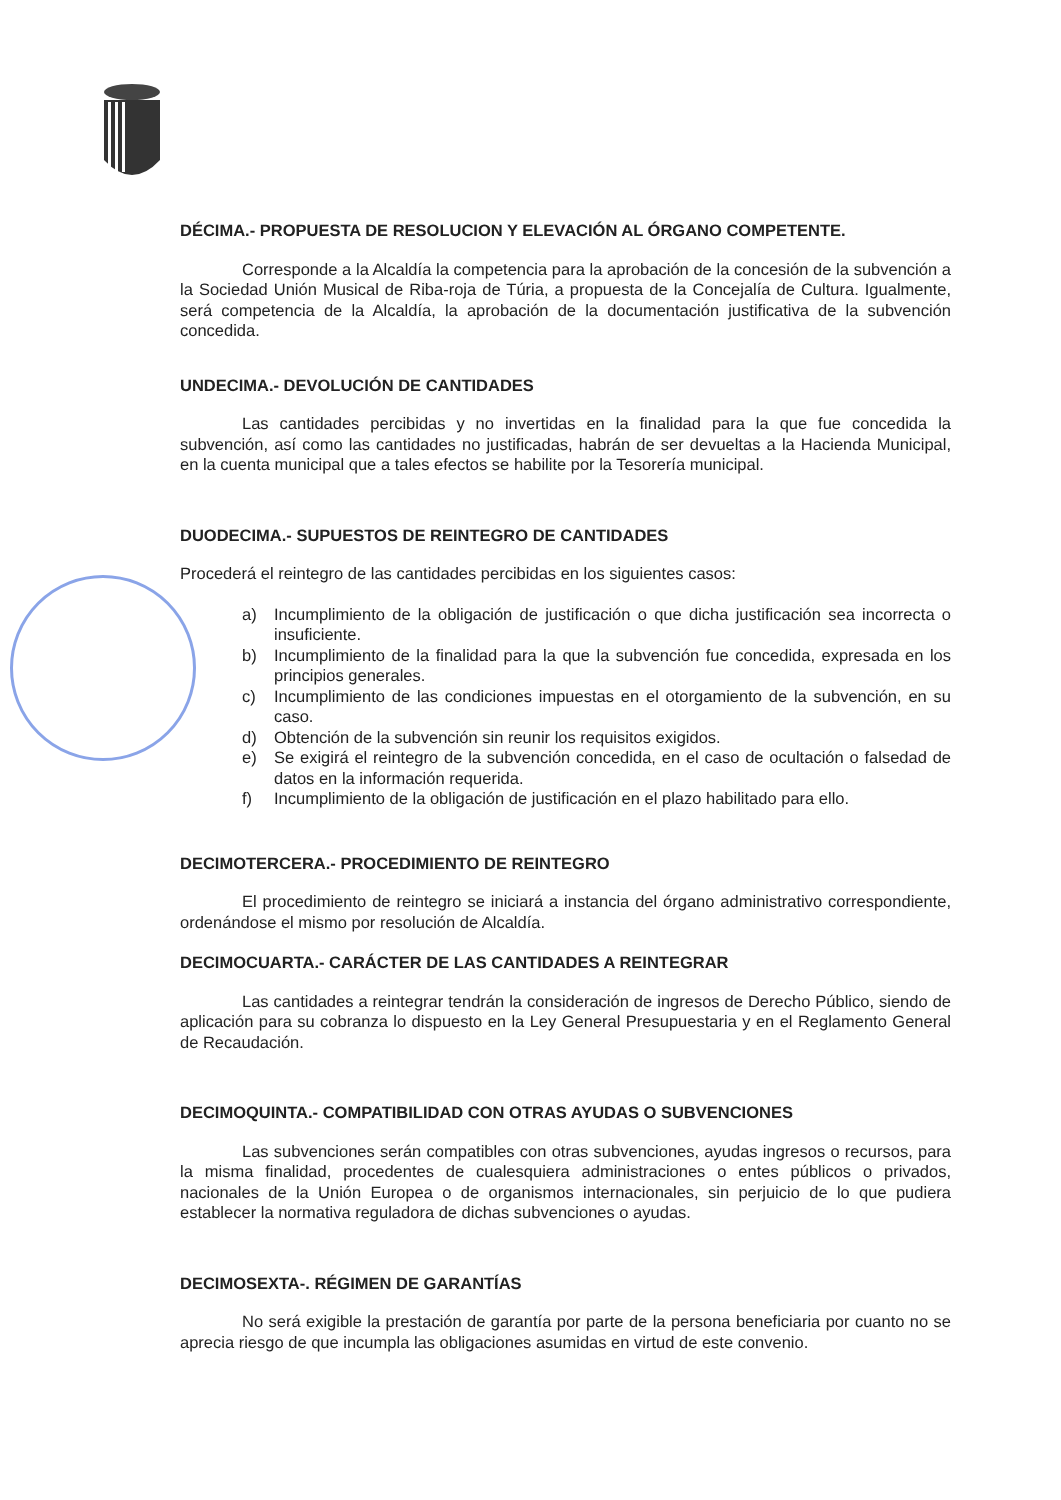DÉCIMA.- PROPUESTA DE RESOLUCION Y ELEVACIÓN AL ÓRGANO COMPETENTE.
Corresponde a la Alcaldía la competencia para la aprobación de la concesión de la subvención a la Sociedad Unión Musical de Riba-roja de Túria, a propuesta de la Concejalía de Cultura. Igualmente, será competencia de la Alcaldía, la aprobación de la documentación justificativa de la subvención concedida.
UNDECIMA.- DEVOLUCIÓN DE CANTIDADES
Las cantidades percibidas y no invertidas en la finalidad para la que fue concedida la subvención, así como las cantidades no justificadas, habrán de ser devueltas a la Hacienda Municipal, en la cuenta municipal que a tales efectos se habilite por la Tesorería municipal.
DUODECIMA.- SUPUESTOS DE REINTEGRO DE CANTIDADES
Procederá el reintegro de las cantidades percibidas en los siguientes casos:
a) Incumplimiento de la obligación de justificación o que dicha justificación sea incorrecta o insuficiente.
b) Incumplimiento de la finalidad para la que la subvención fue concedida, expresada en los principios generales.
c) Incumplimiento de las condiciones impuestas en el otorgamiento de la subvención, en su caso.
d) Obtención de la subvención sin reunir los requisitos exigidos.
e) Se exigirá el reintegro de la subvención concedida, en el caso de ocultación o falsedad de datos en la información requerida.
f) Incumplimiento de la obligación de justificación en el plazo habilitado para ello.
DECIMOTERCERA.- PROCEDIMIENTO DE REINTEGRO
El procedimiento de reintegro se iniciará a instancia del órgano administrativo correspondiente, ordenándose el mismo por resolución de Alcaldía.
DECIMOCUARTA.- CARÁCTER DE LAS CANTIDADES A REINTEGRAR
Las cantidades a reintegrar tendrán la consideración de ingresos de Derecho Público, siendo de aplicación para su cobranza lo dispuesto en la Ley General Presupuestaria y en el Reglamento General de Recaudación.
DECIMOQUINTA.- COMPATIBILIDAD CON OTRAS AYUDAS O SUBVENCIONES
Las subvenciones serán compatibles con otras subvenciones, ayudas ingresos o recursos, para la misma finalidad, procedentes de cualesquiera administraciones o entes públicos o privados, nacionales de la Unión Europea o de organismos internacionales, sin perjuicio de lo que pudiera establecer la normativa reguladora de dichas subvenciones o ayudas.
DECIMOSEXTA-. RÉGIMEN DE GARANTÍAS
No será exigible la prestación de garantía por parte de la persona beneficiaria por cuanto no se aprecia riesgo de que incumpla las obligaciones asumidas en virtud de este convenio.